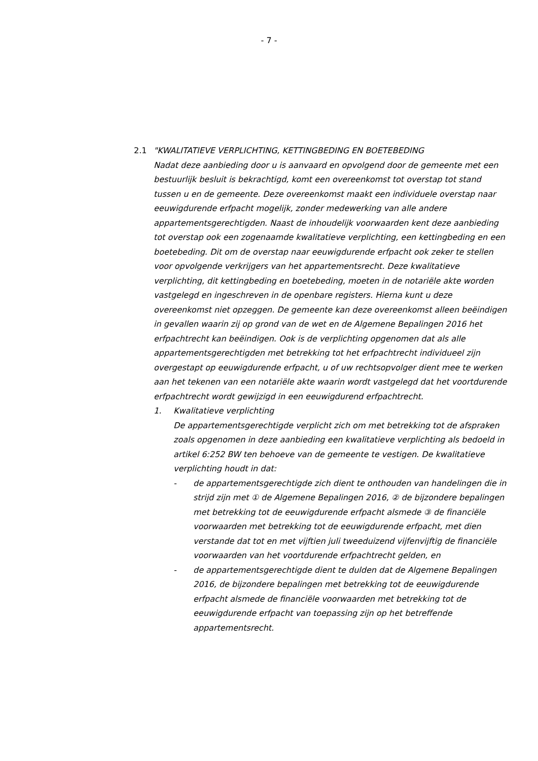- 7 -
2.1 "KWALITATIEVE VERPLICHTING, KETTINGBEDING EN BOETEBEDING
Nadat deze aanbieding door u is aanvaard en opvolgend door de gemeente met een bestuurlijk besluit is bekrachtigd, komt een overeenkomst tot overstap tot stand tussen u en de gemeente. Deze overeenkomst maakt een individuele overstap naar eeuwigdurende erfpacht mogelijk, zonder medewerking van alle andere appartementsgerechtigden. Naast de inhoudelijk voorwaarden kent deze aanbieding tot overstap ook een zogenaamde kwalitatieve verplichting, een kettingbeding en een boetebeding. Dit om de overstap naar eeuwigdurende erfpacht ook zeker te stellen voor opvolgende verkrijgers van het appartementsrecht. Deze kwalitatieve verplichting, dit kettingbeding en boetebeding, moeten in de notariële akte worden vastgelegd en ingeschreven in de openbare registers. Hierna kunt u deze overeenkomst niet opzeggen. De gemeente kan deze overeenkomst alleen beëindigen in gevallen waarin zij op grond van de wet en de Algemene Bepalingen 2016 het erfpachtrecht kan beëindigen. Ook is de verplichting opgenomen dat als alle appartementsgerechtigden met betrekking tot het erfpachtrecht individueel zijn overgestapt op eeuwigdurende erfpacht, u of uw rechtsopvolger dient mee te werken aan het tekenen van een notariële akte waarin wordt vastgelegd dat het voortdurende erfpachtrecht wordt gewijzigd in een eeuwigdurend erfpachtrecht.
1. Kwalitatieve verplichting
De appartementsgerechtigde verplicht zich om met betrekking tot de afspraken zoals opgenomen in deze aanbieding een kwalitatieve verplichting als bedoeld in artikel 6:252 BW ten behoeve van de gemeente te vestigen. De kwalitatieve verplichting houdt in dat:
- de appartementsgerechtigde zich dient te onthouden van handelingen die in strijd zijn met ① de Algemene Bepalingen 2016, ② de bijzondere bepalingen met betrekking tot de eeuwigdurende erfpacht alsmede ③ de financiële voorwaarden met betrekking tot de eeuwigdurende erfpacht, met dien verstande dat tot en met vijftien juli tweeduizend vijfenvijftig de financiële voorwaarden van het voortdurende erfpachtrecht gelden, en
- de appartementsgerechtigde dient te dulden dat de Algemene Bepalingen 2016, de bijzondere bepalingen met betrekking tot de eeuwigdurende erfpacht alsmede de financiële voorwaarden met betrekking tot de eeuwigdurende erfpacht van toepassing zijn op het betreffende appartementsrecht.